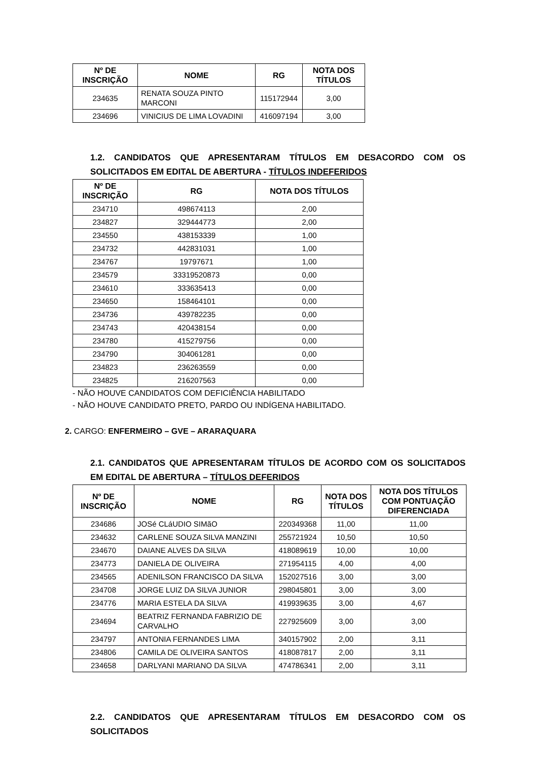| Nº DE INSCRIÇÃO | NOME | RG | NOTA DOS TÍTULOS |
| --- | --- | --- | --- |
| 234635 | RENATA SOUZA PINTO MARCONI | 115172944 | 3,00 |
| 234696 | VINICIUS DE LIMA LOVADINI | 416097194 | 3,00 |
1.2. CANDIDATOS QUE APRESENTARAM TÍTULOS EM DESACORDO COM OS SOLICITADOS EM EDITAL DE ABERTURA - TÍTULOS INDEFERIDOS
| Nº DE INSCRIÇÃO | RG | NOTA DOS TÍTULOS |
| --- | --- | --- |
| 234710 | 498674113 | 2,00 |
| 234827 | 329444773 | 2,00 |
| 234550 | 438153339 | 1,00 |
| 234732 | 442831031 | 1,00 |
| 234767 | 19797671 | 1,00 |
| 234579 | 33319520873 | 0,00 |
| 234610 | 333635413 | 0,00 |
| 234650 | 158464101 | 0,00 |
| 234736 | 439782235 | 0,00 |
| 234743 | 420438154 | 0,00 |
| 234780 | 415279756 | 0,00 |
| 234790 | 304061281 | 0,00 |
| 234823 | 236263559 | 0,00 |
| 234825 | 216207563 | 0,00 |
- NÃO HOUVE CANDIDATOS COM DEFICIÊNCIA HABILITADO
- NÃO HOUVE CANDIDATO PRETO, PARDO OU INDÍGENA HABILITADO.
2. CARGO: ENFERMEIRO – GVE – ARARAQUARA
2.1. CANDIDATOS QUE APRESENTARAM TÍTULOS DE ACORDO COM OS SOLICITADOS EM EDITAL DE ABERTURA – TÍTULOS DEFERIDOS
| Nº DE INSCRIÇÃO | NOME | RG | NOTA DOS TÍTULOS | NOTA DOS TÍTULOS COM PONTUAÇÃO DIFERENCIADA |
| --- | --- | --- | --- | --- |
| 234686 | JOSé CLáUDIO SIMãO | 220349368 | 11,00 | 11,00 |
| 234632 | CARLENE SOUZA SILVA MANZINI | 255721924 | 10,50 | 10,50 |
| 234670 | DAIANE ALVES DA SILVA | 418089619 | 10,00 | 10,00 |
| 234773 | DANIELA DE OLIVEIRA | 271954115 | 4,00 | 4,00 |
| 234565 | ADENILSON FRANCISCO DA SILVA | 152027516 | 3,00 | 3,00 |
| 234708 | JORGE LUIZ DA SILVA JUNIOR | 298045801 | 3,00 | 3,00 |
| 234776 | MARIA ESTELA DA SILVA | 419939635 | 3,00 | 4,67 |
| 234694 | BEATRIZ FERNANDA FABRIZIO DE CARVALHO | 227925609 | 3,00 | 3,00 |
| 234797 | ANTONIA FERNANDES LIMA | 340157902 | 2,00 | 3,11 |
| 234806 | CAMILA DE OLIVEIRA SANTOS | 418087817 | 2,00 | 3,11 |
| 234658 | DARLYANI MARIANO DA SILVA | 474786341 | 2,00 | 3,11 |
2.2. CANDIDATOS QUE APRESENTARAM TÍTULOS EM DESACORDO COM OS SOLICITADOS